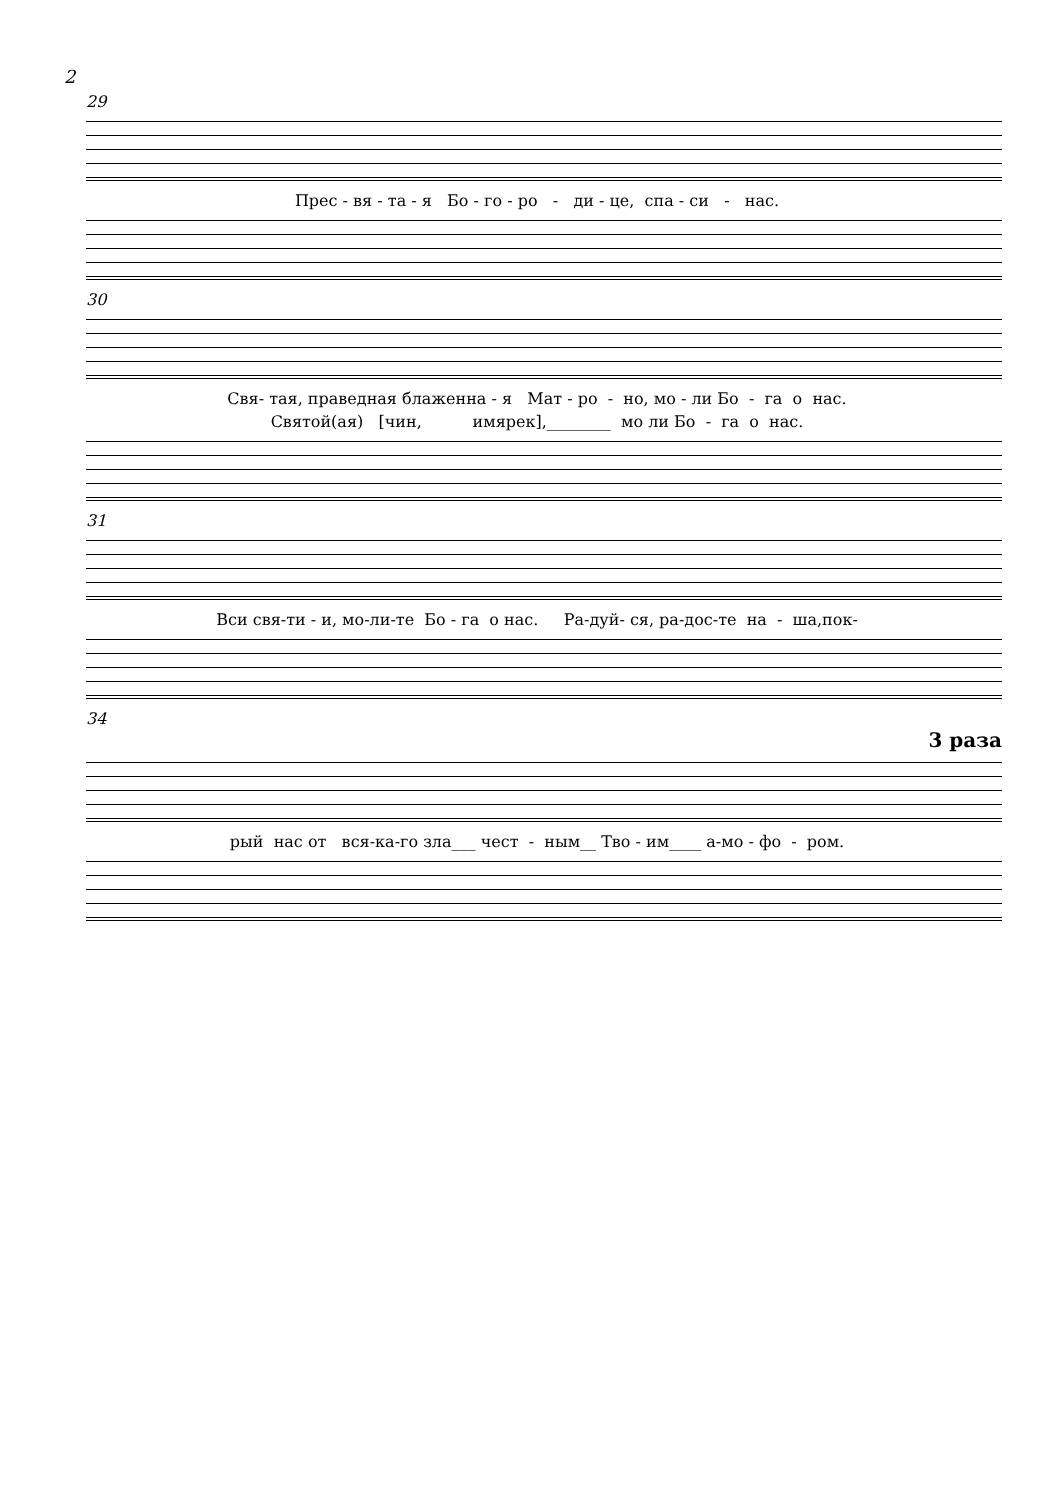2
29
Прес - вя - та - я Бо - го - ро - ди - це, спа - си - нас.
30
Свя- тая, праведная блаженна - я Мат - ро - но, мо - ли Бо - га о нас.
Святой(ая) [чин, имярек],________ мо ли Бо - га о нас.
31
Вси свя-ти - и, мо-ли-те Бо - га о нас. Ра-дуй- ся, ра-дос-те на - ша,пок-
34
3 раза
рый нас от вся-ка-го зла___ чест - ным__ Тво - им____ а-мо - фо - ром.